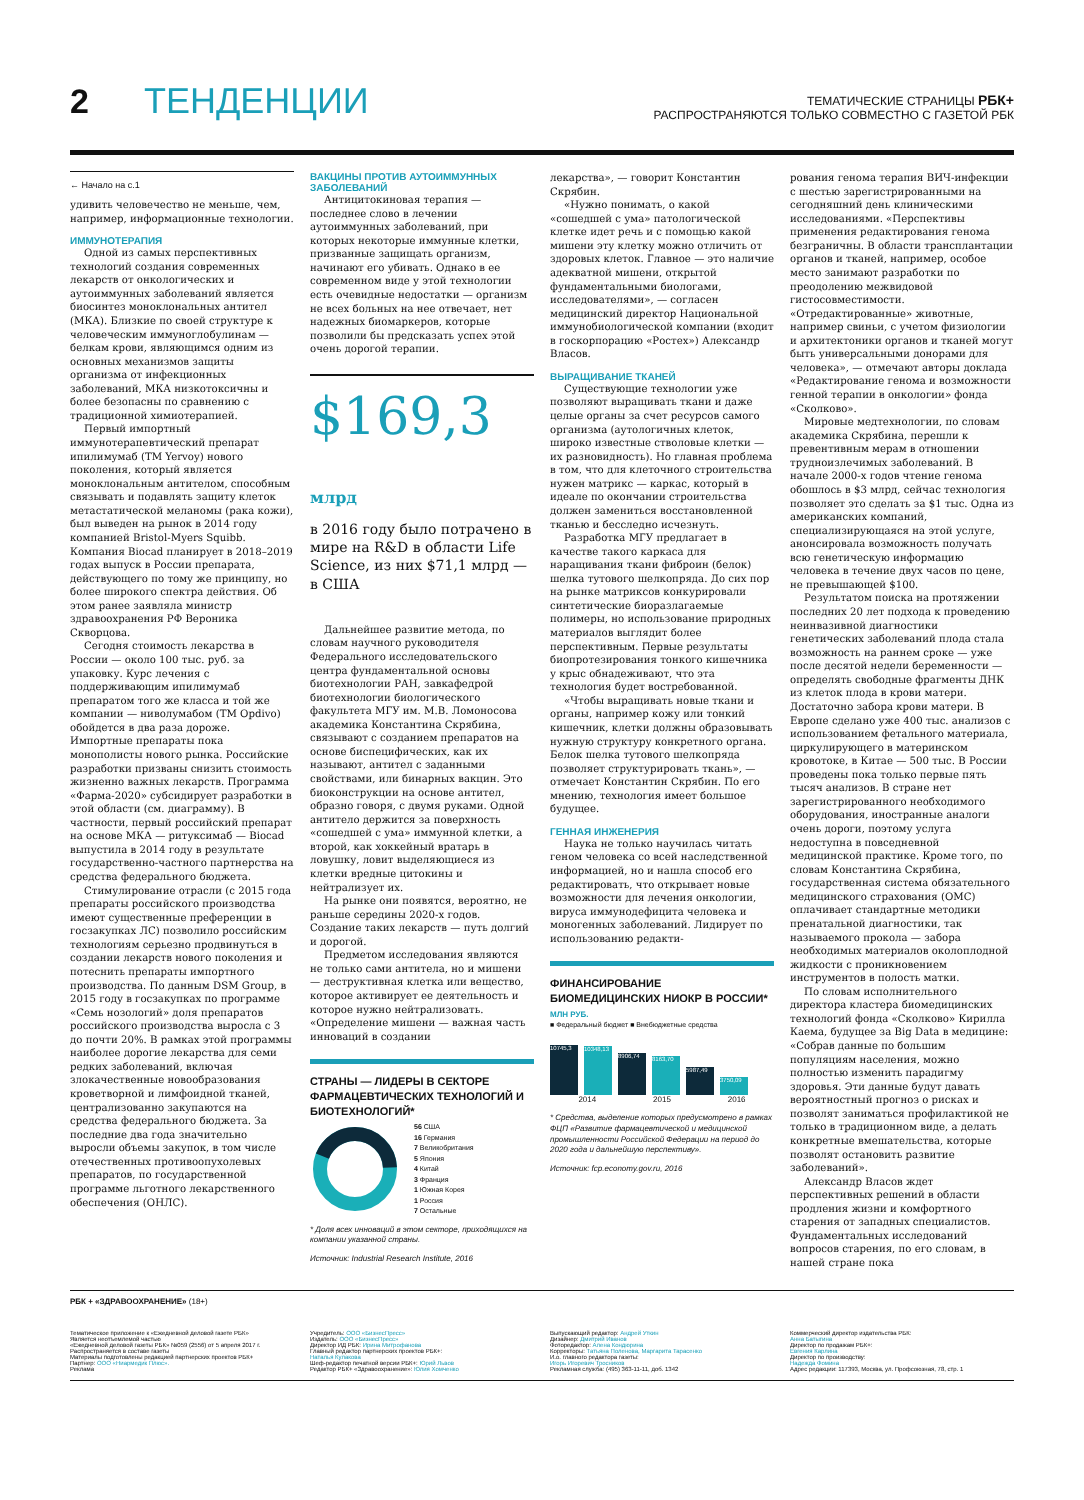2 ТЕНДЕНЦИИ
ТЕМАТИЧЕСКИЕ СТРАНИЦЫ РБК+
РАСПРОСТРАНЯЮТСЯ ТОЛЬКО СОВМЕСТНО С ГАЗЕТОЙ РБК
← Начало на с.1
удивить человечество не меньше, чем, например, информационные технологии.
ИММУНОТЕРАПИЯ
Одной из самых перспективных технологий создания современных лекарств от онкологических и аутоиммунных заболеваний является биосинтез моноклональных антител (МКА). Близкие по своей структуре к человеческим иммуноглобулинам — белкам крови, являющимся одним из основных механизмов защиты организма от инфекционных заболеваний, МКА низкотоксичны и более безопасны по сравнению с традиционной химиотерапией.
Первый импортный иммунотерапевтический препарат ипилимумаб (ТМ Yervoy) нового поколения, который является моноклональным антителом, способным связывать и подавлять защиту клеток метастатической меланомы (рака кожи), был выведен на рынок в 2014 году компанией Bristol-Myers Squibb. Компания Biocad планирует в 2018–2019 годах выпуск в России препарата, действующего по тому же принципу, но более широкого спектра действия. Об этом ранее заявляла министр здравоохранения РФ Вероника Скворцова.
Сегодня стоимость лекарства в России — около 100 тыс. руб. за упаковку. Курс лечения с поддерживающим ипилимумаб препаратом того же класса и той же компании — ниволумабом (ТМ Opdivo) обойдется в два раза дороже. Импортные препараты пока монополисты нового рынка. Российские разработки призваны снизить стоимость жизненно важных лекарств. Программа «Фарма-2020» субсидирует разработки в этой области (см. диаграмму). В частности, первый российский препарат на основе МКА — ритуксимаб — Biocad выпустила в 2014 году в результате государственно-частного партнерства на средства федерального бюджета.
Стимулирование отрасли (с 2015 года препараты российского производства имеют существенные преференции в госзакупках ЛС) позволило российским технологиям серьезно продвинуться в создании лекарств нового поколения и потеснить препараты импортного производства. По данным DSM Group, в 2015 году в госзакупках по программе «Семь нозологий» доля препаратов российского производства выросла с 3 до почти 20%. В рамках этой программы наиболее дорогие лекарства для семи редких заболеваний, включая злокачественные новообразования кроветворной и лимфоидной тканей, централизованно закупаются на средства федерального бюджета. За последние два года значительно выросли объемы закупок, в том числе отечественных противоопухолевых препаратов, по государственной программе льготного лекарственного обеспечения (ОНЛС).
ВАКЦИНЫ ПРОТИВ АУТОИММУННЫХ ЗАБОЛЕВАНИЙ
Антицитокиновая терапия — последнее слово в лечении аутоиммунных заболеваний, при которых некоторые иммунные клетки, призванные защищать организм, начинают его убивать. Однако в ее современном виде у этой технологии есть очевидные недостатки — организм не всех больных на нее отвечает, нет надежных биомаркеров, которые позволили бы предсказать успех этой очень дорогой терапии.
$169,3 млрд
в 2016 году было потрачено в мире на R&D в области Life Science, из них $71,1 млрд — в США
Дальнейшее развитие метода, по словам научного руководителя Федерального исследовательского центра фундаментальной основы биотехнологии РАН, завкафедрой биотехнологии биологического факультета МГУ им. М.В. Ломоносова академика Константина Скрябина, связывают с созданием препаратов на основе биспецифических, как их называют, антител с заданными свойствами, или бинарных вакцин. Это биоконструкции на основе антител, образно говоря, с двумя руками. Одной антитело держится за поверхность «сошедшей с ума» иммунной клетки, а второй, как хоккейный вратарь в ловушку, ловит выделяющиеся из клетки вредные цитокины и нейтрализует их.
На рынке они появятся, вероятно, не раньше середины 2020-х годов. Создание таких лекарств — путь долгий и дорогой.
Предметом исследования являются не только сами антитела, но и мишени — деструктивная клетка или вещество, которое активирует ее деятельность и которое нужно нейтрализовать. «Определение мишени — важная часть инноваций в создании
СТРАНЫ — ЛИДЕРЫ В СЕКТОРЕ ФАРМАЦЕВТИЧЕСКИХ ТЕХНОЛОГИЙ И БИОТЕХНОЛОГИЙ*
56 США
16 Германия
7 Великобритания
5 Япония
4 Китай
3 Франция
1 Южная Корея
1 Россия
7 Остальные
* Доля всех инноваций в этом секторе, приходящихся на компании указанной страны.
Источник: Industrial Research Institute, 2016
лекарства», — говорит Константин Скрябин.
«Нужно понимать, о какой «сошедшей с ума» патологической клетке идет речь и с помощью какой мишени эту клетку можно отличить от здоровых клеток. Главное — это наличие адекватной мишени, открытой фундаментальными биологами, исследователями», — согласен медицинский директор Национальной иммунобиологической компании (входит в госкорпорацию «Ростех») Александр Власов.
ВЫРАЩИВАНИЕ ТКАНЕЙ
Существующие технологии уже позволяют выращивать ткани и даже целые органы за счет ресурсов самого организма (аутологичных клеток, широко известные стволовые клетки — их разновидность). Но главная проблема в том, что для клеточного строительства нужен матрикс — каркас, который в идеале по окончании строительства должен замениться восстановленной тканью и бесследно исчезнуть.
Разработка МГУ предлагает в качестве такого каркаса для наращивания ткани фиброин (белок) шелка тутового шелкопряда. До сих пор на рынке матриксов конкурировали синтетические биоразлагаемые полимеры, но использование природных материалов выглядит более перспективным. Первые результаты биопротезирования тонкого кишечника у крыс обнадеживают, что эта технология будет востребованной.
«Чтобы выращивать новые ткани и органы, например кожу или тонкий кишечник, клетки должны образовывать нужную структуру конкретного органа. Белок шелка тутового шелкопряда позволяет структурировать ткань», — отмечает Константин Скрябин. По его мнению, технология имеет большое будущее.
ГЕННАЯ ИНЖЕНЕРИЯ
Наука не только научилась читать геном человека со всей наследственной информацией, но и нашла способ его редактировать, что открывает новые возможности для лечения онкологии, вируса иммунодефицита человека и моногенных заболеваний. Лидирует по использованию редакти-
ФИНАНСИРОВАНИЕ БИОМЕДИЦИНСКИХ НИОКР В РОССИИ*
МЛН РУБ.
■ Федеральный бюджет ■ Внебюджетные средства
10745,3
10348,13
8906,74
8163,70
5987,49
3750,09
2014 2015 2016
* Средства, выделение которых предусмотрено в рамках ФЦП «Развитие фармацевтической и медицинской промышленности Российской Федерации на период до 2020 года и дальнейшую перспективу».
Источник: fcp.economy.gov.ru, 2016
рования генома терапия ВИЧ-инфекции с шестью зарегистрированными на сегодняшний день клиническими исследованиями. «Перспективы применения редактирования генома безграничны. В области трансплантации органов и тканей, например, особое место занимают разработки по преодолению межвидовой гистосовместимости. «Отредактированные» животные, например свиньи, с учетом физиологии и архитектоники органов и тканей могут быть универсальными донорами для человека», — отмечают авторы доклада «Редактирование генома и возможности генной терапии в онкологии» фонда «Сколково».
Мировые медтехнологии, по словам академика Скрябина, перешли к превентивным мерам в отношении трудноизлечимых заболеваний. В начале 2000-х годов чтение генома обошлось в $3 млрд, сейчас технология позволяет это сделать за $1 тыс. Одна из американских компаний, специализирующаяся на этой услуге, анонсировала возможность получать всю генетическую информацию человека в течение двух часов по цене, не превышающей $100.
Результатом поиска на протяжении последних 20 лет подхода к проведению неинвазивной диагностики генетических заболеваний плода стала возможность на раннем сроке — уже после десятой недели беременности — определять свободные фрагменты ДНК из клеток плода в крови матери. Достаточно забора крови матери. В Европе сделано уже 400 тыс. анализов с использованием фетального материала, циркулирующего в материнском кровотоке, в Китае — 500 тыс. В России проведены пока только первые пять тысяч анализов. В стране нет зарегистрированного необходимого оборудования, иностранные аналоги очень дороги, поэтому услуга недоступна в повседневной медицинской практике. Кроме того, по словам Константина Скрябина, государственная система обязательного медицинского страхования (ОМС) оплачивает стандартные методики пренатальной диагностики, так называемого прокола — забора необходимых материалов околоплодной жидкости с проникновением инструментов в полость матки.
По словам исполнительного директора кластера биомедицинских технологий фонда «Сколково» Кирилла Каема, будущее за Big Data в медицине: «Собрав данные по большим популяциям населения, можно полностью изменить парадигму здоровья. Эти данные будут давать вероятностный прогноз о рисках и позволят заниматься профилактикой не только в традиционном виде, а делать конкретные вмешательства, которые позволят остановить развитие заболеваний».
Александр Власов ждет перспективных решений в области продления жизни и комфортного старения от западных специалистов. Фундаментальных исследований вопросов старения, по его словам, в нашей стране пока
РБК + «ЗДРАВООХРАНЕНИЕ» (18+)
Тематическое приложение к «Ежедневной деловой газете РБК»
Является неотъемлемой частью
«Ежедневной деловой газеты РБК» №059 (2556) от 5 апреля 2017 г.
Распространяется в составе газеты
Материалы подготовлены редакцией партнерских проектов РБК+
Партнер: ООО «Ниармедик Плюс».
Реклама
Учредитель: ООО «БизнесПресс»
Издатель: ООО «БизнесПресс»
Директор ИД РБК: Ирина Митрофанова
Главный редактор партнерских проектов РБК+:
Наталья Кулакова
Шеф-редактор печатной версии РБК+: Юрий Львов
Редактор РБК+ «Здравоохранение»: Юлия Хомченко
Выпускающий редактор: Андрей Уткин
Дизайнер: Дмитрий Иванов
Фоторедактор: Алена Кондюрина
Корректоры: Татьяна Поленова, Маргарита Тарасенко
И.о. главного редактора газеты:
Игорь Игоревич Тросников
Рекламная служба: (495) 363-11-11, доб. 1342
Коммерческий директор издательства РБК:
Анна Батыгина
Директор по продажам РБК+:
Евгения Карлина
Директор по производству:
Надежда Фомина
Адрес редакции: 117393, Москва, ул. Профсоюзная, 78, стр. 1